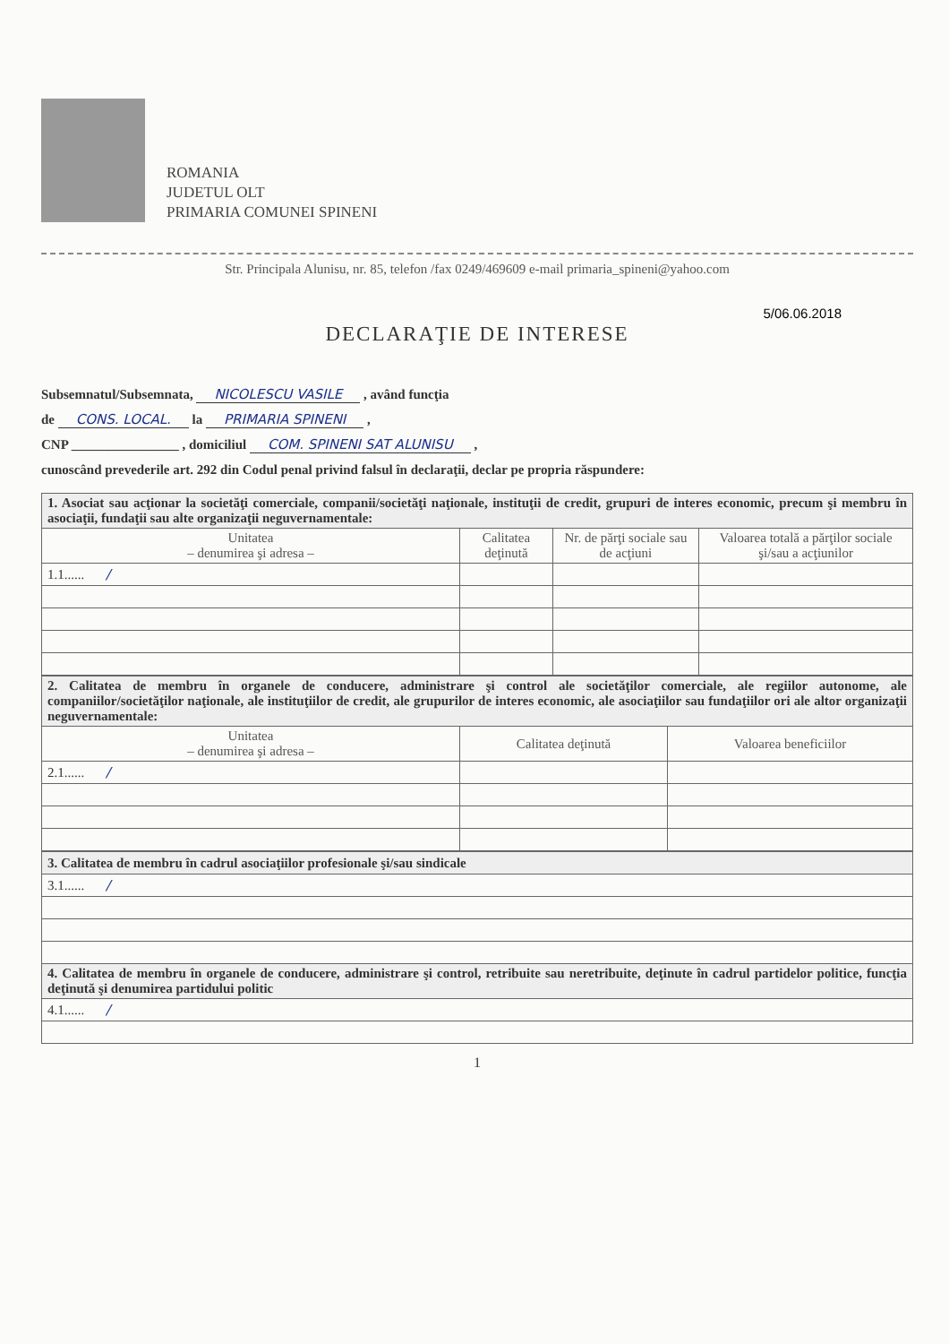ROMANIA
JUDETUL OLT
PRIMARIA COMUNEI SPINENI
Str. Principala Alunisu, nr. 85, telefon /fax 0249/469609 e-mail primaria_spineni@yahoo.com
5/06.06.2018
DECLARAŢIE DE INTERESE
Subsemnatul/Subsemnata, NICOLESCU VASILE , având funcţia
de CONS. LOCAL. la PRIMARIA SPINENI ,
CNP ________________ , domiciliul COM. SPINENI SAT ALUNISU ,
cunoscând prevederile art. 292 din Codul penal privind falsul în declaraţii, declar pe propria răspundere:
| 1. Asociat sau acţionar la societăţi comerciale, companii/societăţi naţionale, instituţii de credit, grupuri de interes economic, precum şi membru în asociaţii, fundaţii sau alte organizaţii neguvernamentale: | | | |
| Unitatea – denumirea şi adresa – | Calitatea deţinută | Nr. de părţi sociale sau de acţiuni | Valoarea totală a părţilor sociale şi/sau a acţiunilor |
| 1.1...... / | | | |
| 2. Calitatea de membru în organele de conducere, administrare şi control ale societăţilor comerciale, ale regiilor autonome, ale companiilor/societăţilor naţionale, ale instituţiilor de credit, ale grupurilor de interes economic, ale asociaţiilor sau fundaţiilor ori ale altor organizaţii neguvernamentale: | | |
| Unitatea – denumirea şi adresa – | Calitatea deţinută | Valoarea beneficiilor |
| 2.1...... / | | |
| 3. Calitatea de membru în cadrul asociaţiilor profesionale şi/sau sindicale |
| 3.1...... / |
| 4. Calitatea de membru în organele de conducere, administrare şi control, retribuite sau neretribuite, deţinute în cadrul partidelor politice, funcţia deţinută şi denumirea partidului politic |
| 4.1...... / |
1